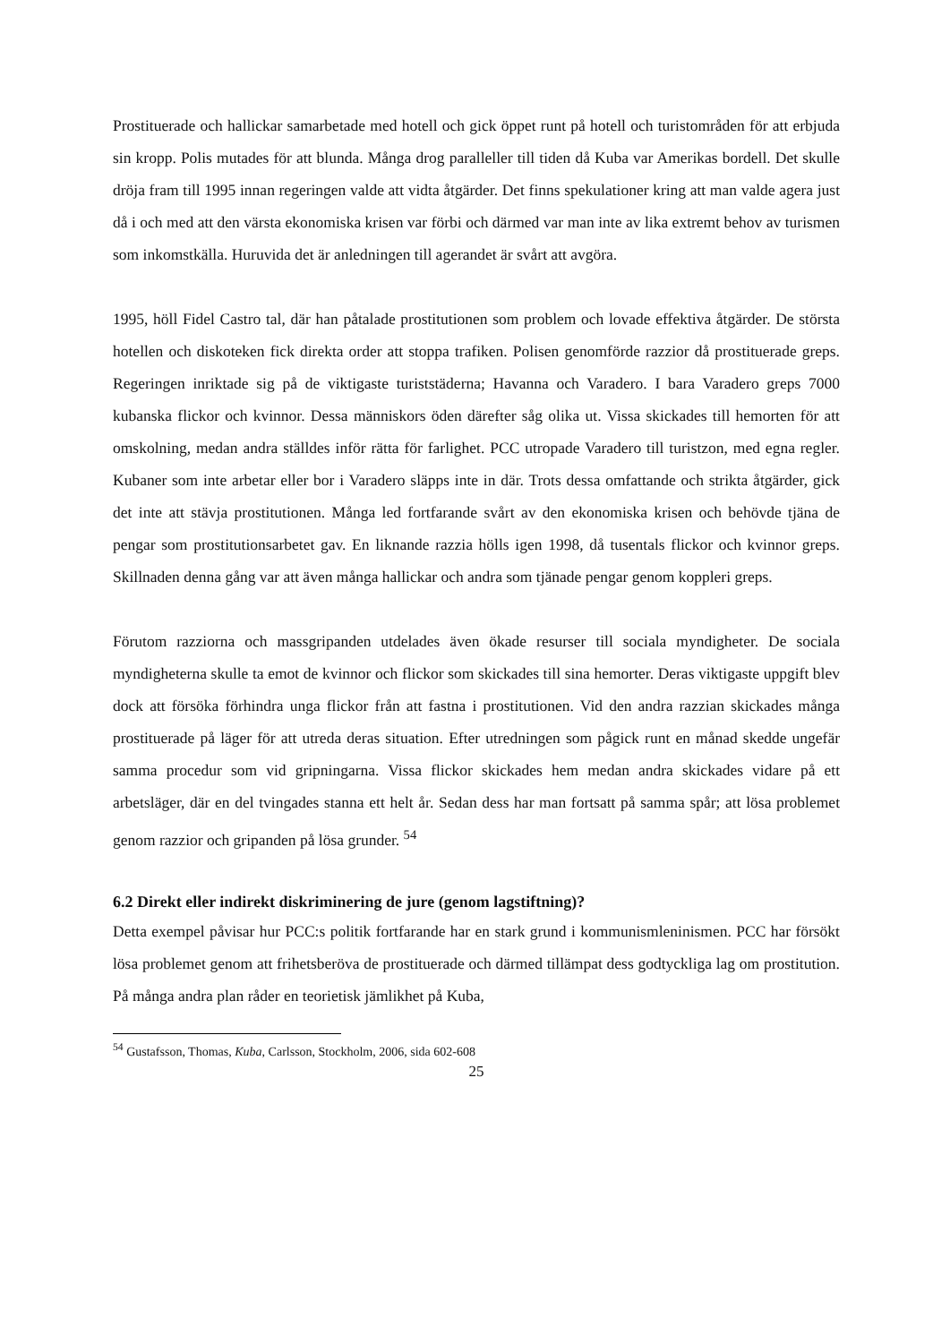Prostituerade och hallickar samarbetade med hotell och gick öppet runt på hotell och turistområden för att erbjuda sin kropp. Polis mutades för att blunda. Många drog paralleller till tiden då Kuba var Amerikas bordell. Det skulle dröja fram till 1995 innan regeringen valde att vidta åtgärder. Det finns spekulationer kring att man valde agera just då i och med att den värsta ekonomiska krisen var förbi och därmed var man inte av lika extremt behov av turismen som inkomstkälla. Huruvida det är anledningen till agerandet är svårt att avgöra.
1995, höll Fidel Castro tal, där han påtalade prostitutionen som problem och lovade effektiva åtgärder. De största hotellen och diskoteken fick direkta order att stoppa trafiken. Polisen genomförde razzior då prostituerade greps. Regeringen inriktade sig på de viktigaste turiststäderna; Havanna och Varadero. I bara Varadero greps 7000 kubanska flickor och kvinnor. Dessa människors öden därefter såg olika ut. Vissa skickades till hemorten för att omskolning, medan andra ställdes inför rätta för farlighet. PCC utropade Varadero till turistzon, med egna regler. Kubaner som inte arbetar eller bor i Varadero släpps inte in där. Trots dessa omfattande och strikta åtgärder, gick det inte att stävja prostitutionen. Många led fortfarande svårt av den ekonomiska krisen och behövde tjäna de pengar som prostitutionsarbetet gav. En liknande razzia hölls igen 1998, då tusentals flickor och kvinnor greps. Skillnaden denna gång var att även många hallickar och andra som tjänade pengar genom koppleri greps.
Förutom razziorna och massgripanden utdelades även ökade resurser till sociala myndigheter. De sociala myndigheterna skulle ta emot de kvinnor och flickor som skickades till sina hemorter. Deras viktigaste uppgift blev dock att försöka förhindra unga flickor från att fastna i prostitutionen. Vid den andra razzian skickades många prostituerade på läger för att utreda deras situation. Efter utredningen som pågick runt en månad skedde ungefär samma procedur som vid gripningarna. Vissa flickor skickades hem medan andra skickades vidare på ett arbetsläger, där en del tvingades stanna ett helt år. Sedan dess har man fortsatt på samma spår; att lösa problemet genom razzior och gripanden på lösa grunder. <sup>54</sup>
6.2 Direkt eller indirekt diskriminering de jure (genom lagstiftning)?
Detta exempel påvisar hur PCC:s politik fortfarande har en stark grund i kommunismleninismen. PCC har försökt lösa problemet genom att frihetsberöva de prostituerade och därmed tillämpat dess godtyckliga lag om prostitution. På många andra plan råder en teorietisk jämlikhet på Kuba,
<sup>54</sup> Gustafsson, Thomas, Kuba, Carlsson, Stockholm, 2006, sida 602-608
25